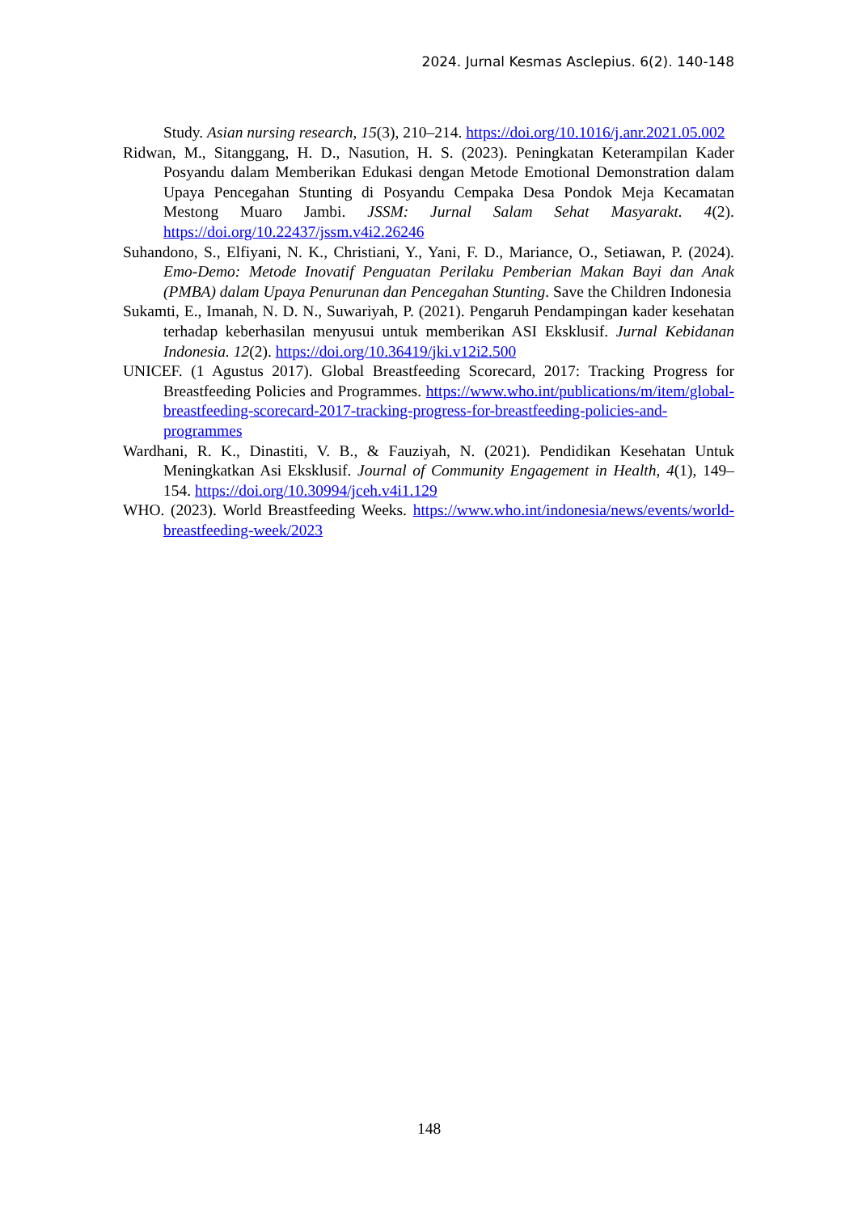2024. Jurnal Kesmas Asclepius. 6(2). 140-148
Study. Asian nursing research, 15(3), 210–214. https://doi.org/10.1016/j.anr.2021.05.002
Ridwan, M., Sitanggang, H. D., Nasution, H. S. (2023). Peningkatan Keterampilan Kader Posyandu dalam Memberikan Edukasi dengan Metode Emotional Demonstration dalam Upaya Pencegahan Stunting di Posyandu Cempaka Desa Pondok Meja Kecamatan Mestong Muaro Jambi. JSSM: Jurnal Salam Sehat Masyarakt. 4(2). https://doi.org/10.22437/jssm.v4i2.26246
Suhandono, S., Elfiyani, N. K., Christiani, Y., Yani, F. D., Mariance, O., Setiawan, P. (2024). Emo-Demo: Metode Inovatif Penguatan Perilaku Pemberian Makan Bayi dan Anak (PMBA) dalam Upaya Penurunan dan Pencegahan Stunting. Save the Children Indonesia
Sukamti, E., Imanah, N. D. N., Suwariyah, P. (2021). Pengaruh Pendampingan kader kesehatan terhadap keberhasilan menyusui untuk memberikan ASI Eksklusif. Jurnal Kebidanan Indonesia. 12(2). https://doi.org/10.36419/jki.v12i2.500
UNICEF. (1 Agustus 2017). Global Breastfeeding Scorecard, 2017: Tracking Progress for Breastfeeding Policies and Programmes. https://www.who.int/publications/m/item/global-breastfeeding-scorecard-2017-tracking-progress-for-breastfeeding-policies-and-programmes
Wardhani, R. K., Dinastiti, V. B., & Fauziyah, N. (2021). Pendidikan Kesehatan Untuk Meningkatkan Asi Eksklusif. Journal of Community Engagement in Health, 4(1), 149–154. https://doi.org/10.30994/jceh.v4i1.129
WHO. (2023). World Breastfeeding Weeks. https://www.who.int/indonesia/news/events/world-breastfeeding-week/2023
148